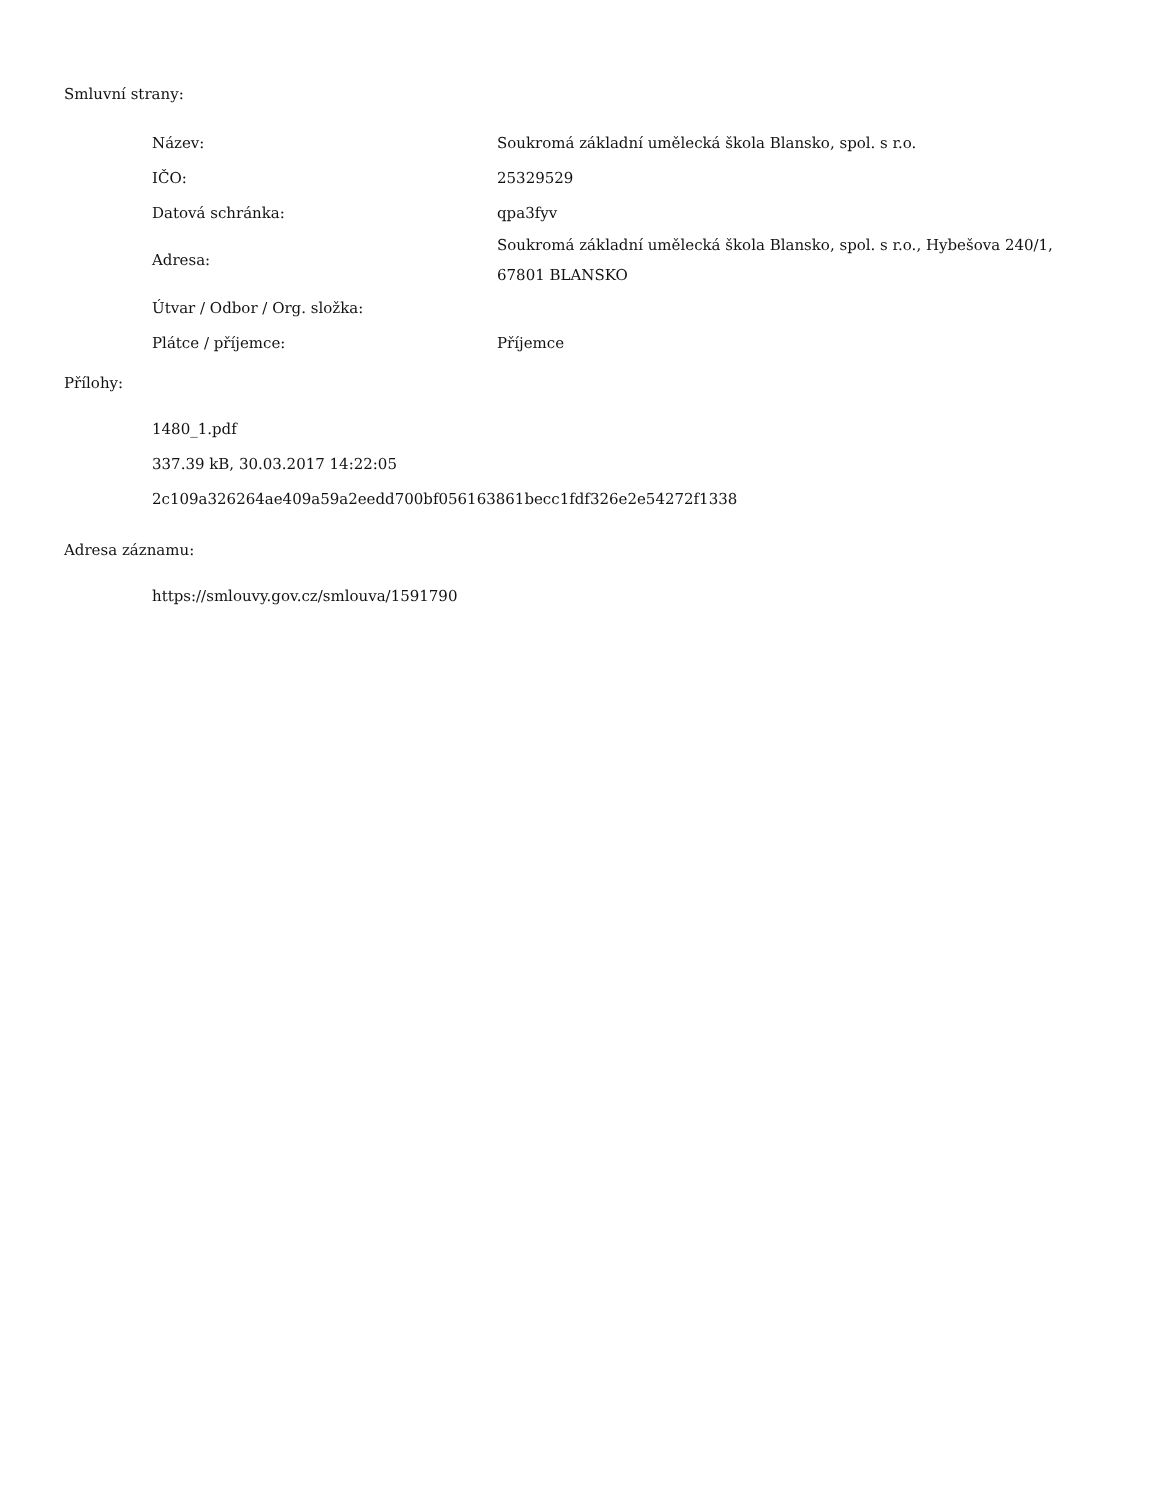Smluvní strany:
| Název: | Soukromá základní umělecká škola Blansko, spol. s r.o. |
| IČO: | 25329529 |
| Datová schránka: | qpa3fyv |
| Adresa: | Soukromá základní umělecká škola Blansko, spol. s r.o., Hybešova 240/1, 67801 BLANSKO |
| Útvar / Odbor / Org. složka: | |
| Plátce / příjemce: | Příjemce |
Přílohy:
1480_1.pdf
337.39 kB, 30.03.2017 14:22:05
2c109a326264ae409a59a2eedd700bf056163861becc1fdf326e2e54272f1338
Adresa záznamu:
https://smlouvy.gov.cz/smlouva/1591790